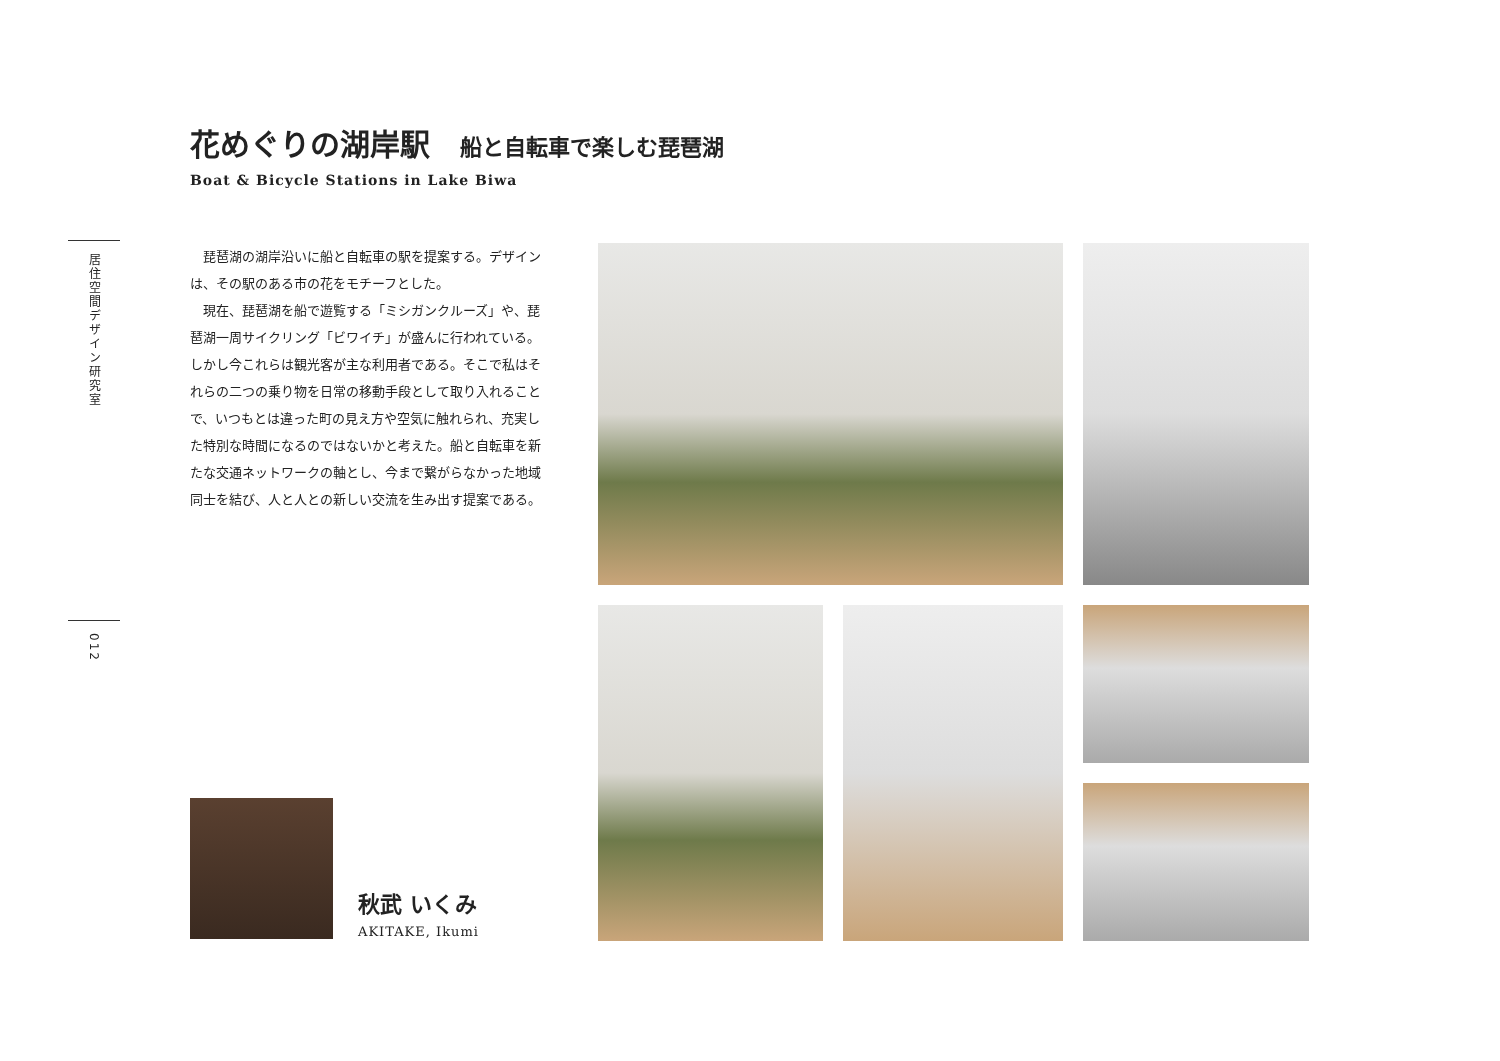居住空間デザイン研究室
012
花めぐりの湖岸駅 船と自転車で楽しむ琵琶湖
Boat & Bicycle Stations in Lake Biwa
琵琶湖の湖岸沿いに船と自転車の駅を提案する。デザインは、その駅のある市の花をモチーフとした。
現在、琵琶湖を船で遊覧する「ミシガンクルーズ」や、琵琶湖一周サイクリング「ビワイチ」が盛んに行われている。しかし今これらは観光客が主な利用者である。そこで私はそれらの二つの乗り物を日常の移動手段として取り入れることで、いつもとは違った町の見え方や空気に触れられ、充実した特別な時間になるのではないかと考えた。船と自転車を新たな交通ネットワークの軸とし、今まで繋がらなかった地域同士を結び、人と人との新しい交流を生み出す提案である。
秋武 いくみ
AKITAKE, Ikumi